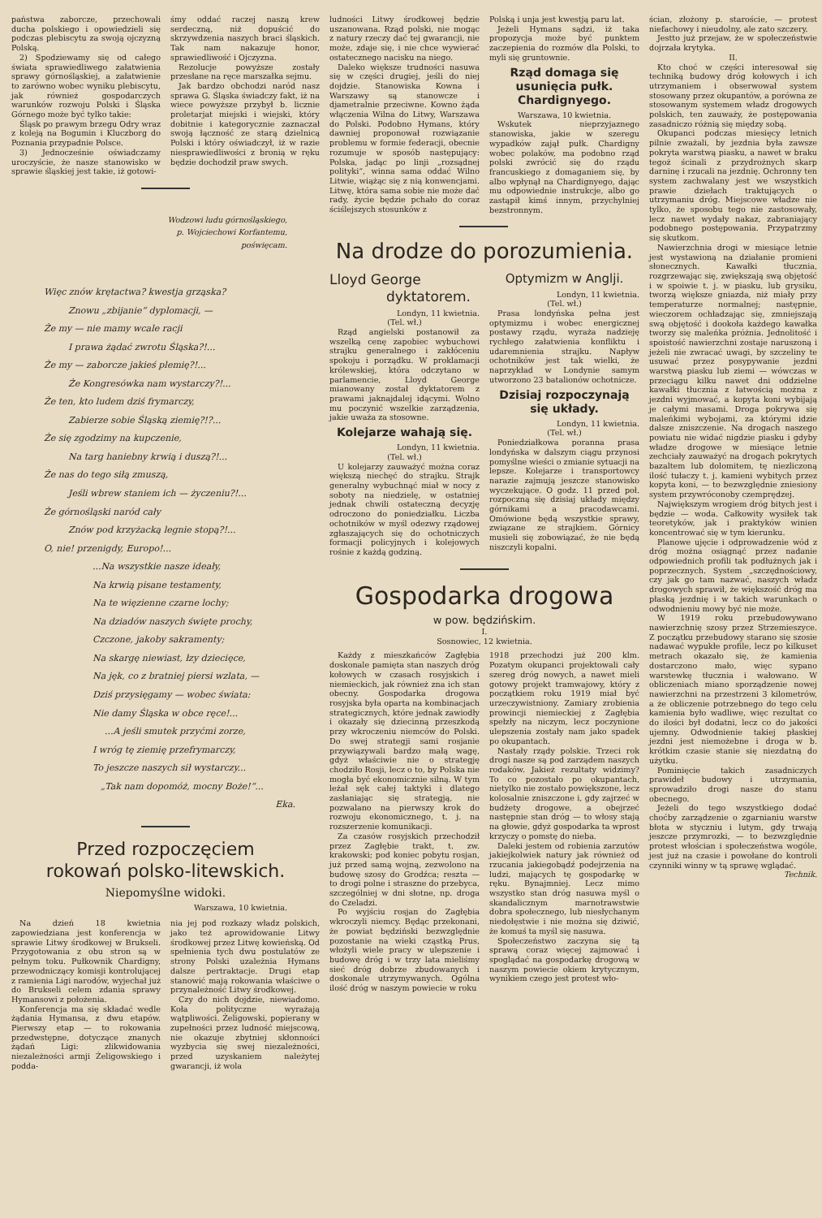państwa zaborcze, przechowali ducha polskiego i opowiedzieli się podczas plebiscytu za swoją ojczyzną Polską.
2) Spodziewamy się od całego świata sprawiedliwego załatwienia sprawy górnośląskiej, a załatwienie to zarówno wobec wyniku plebiscytu, jak również gospodarczych warunków rozwoju Polski i Śląska Górnego może być tylko takie:
Śląsk po prawym brzegu Odry wraz z koleją na Bogumin i Kluczborg do Poznania przypadnie Polsce.
3) Jednocześnie oświadczamy uroczyście, że nasze stanowisko w sprawie śląskiej jest takie, iż gotowi-
śmy oddać raczej naszą krew serdeczną, niż dopuścić do skrzywdzenia naszych braci śląskich. Tak nam nakazuje honor, sprawiedliwość i Ojczyzna.
Rezolucje powyższe zostały przesłane na ręce marszałka sejmu.
Jak bardzo obchodzi naród nasz sprawa G. Śląska świadczy fakt, iż na wiece powyższe przybył b. licznie proletarjat miejski i wiejski, który dobitnie i kategorycznie zaznaczał swoją łączność ze starą dzielnicą Polski i który oświadczył, iż w razie niesprawiedliwości z bronią w ręku będzie dochodził praw swych.
Wodzowi ludu górnośląskiego,
p. Wojciechowi Korfantemu,
poświęcam.
Więc znów krętactwa? kwestja grząska?
Znowu „zbijanie“ dyplomacji, —
Że my — nie mamy wcale racji
I prawa żądać zwrotu Śląska?!...
Że my — zaborcze jakieś plemię?!...
Że Kongresówka nam wystarczy?!...
Że ten, kto ludem dziś frymarczy,
Zabierze sobie Śląską ziemię?!?...
Że się zgodzimy na kupczenie,
Na targ haniebny krwią i duszą?!...
Że nas do tego siłą zmuszą,
Jeśli wbrew staniem ich — życzeniu?!...
Że górnośląski naród cały
Znów pod krzyżacką legnie stopą?!...
O, nie! przenigdy, Europo!...
...Na wszystkie nasze ideały,
Na krwią pisane testamenty,
Na te więzienne czarne lochy;
Na dziadów naszych święte prochy,
Czczone, jakoby sakramenty;
Na skargę niewiast, łzy dziecięce,
Na jęk, co z bratniej piersi wzlata, —
Dziś przysięgamy — wobec świata:
Nie damy Śląska w obce ręce!...
...A jeśli smutek przyćmi zorze,
I wróg tę ziemię przefrymarczy,
To jeszcze naszych sił wystarczy...
„Tak nam dopomóż, mocny Boże!“...
Eka.
Przed rozpoczęciem
rokowań polsko-litewskich.
Niepomyślne widoki.
Warszawa, 10 kwietnia.
Na dzień 18 kwietnia zapowiedziana jest konferencja w sprawie Litwy środkowej w Brukseli. Przygotowania z obu stron są w pełnym toku. Pułkownik Chardigny, przewodniczący komisji kontrolującej z ramienia Ligi narodów, wyjechał już do Brukseli celem zdania sprawy Hymansowi z położenia.
Konferencja ma się składać wedle żądania Hymansa, z dwu etapów. Pierwszy etap — to rokowania przedwstępne, dotyczące znanych żądań Ligi: zlikwidowania niezależności armji Żeligowskiego i podda-
nia jej pod rozkazy władz polskich, jako też aprowidowanie Litwy środkowej przez Litwę kowieńską. Od spełnienia tych dwu postulatów ze strony Polski uzależnia Hymans dalsze pertraktacje. Drugi etap stanowić mają rokowania właściwe o przynależność Litwy środkowej.
Czy do nich dojdzie, niewiadomo. Koła polityczne wyrażają wątpliwości. Żeligowski, popierany w zupełności przez ludność miejscową, nie okazuje zbytniej skłonności wyzbycia się swej niezależności, przed uzyskaniem należytej gwarancji, iż wola
ludności Litwy środkowej będzie uszanowana. Rząd polski, nie mogąc z natury rzeczy dać tej gwarancji, nie może, zdaje się, i nie chce wywierać ostatecznego nacisku na niego.
Daleko większe trudności nasuwa się w części drugiej, jeśli do niej dojdzie. Stanowiska Kowna i Warszawy są stanowcze i djametralnie przeciwne. Kowno żąda włączenia Wilna do Litwy, Warszawa do Polski. Podobno Hymans, który dawniej proponował rozwiązanie problemu w formie federacji, obecnie rozumuje w sposób następujący: Polska, jadąc po linji „rozsądnej polityki“, winna sama oddać Wilno Litwie, wiążąc się z nią konwencjami. Litwę, która sama sobie nie może dać rady, życie będzie pchało do coraz ściślejszych stosunków z
Polską i unja jest kwestją paru lat.
Jeżeli Hymans sądzi, iż taka propozycja może być punktem zaczepienia do rozmów dla Polski, to myli się gruntownie.
Rząd domaga się usunięcia pułk. Chardignyego.
Warszawa, 10 kwietnia.
Wskutek nieprzyjaznego stanowiska, jakie w szeregu wypadków zajął pułk. Chardigny wobec polaków, ma podobno rząd polski zwrócić się do rządu francuskiego z domaganiem się, by albo wpłynął na Chardignyego, dając mu odpowiednie instrukcje, albo go zastąpił kimś innym, przychylniej bezstronnym.
Na drodze do porozumienia.
Lloyd George
dyktatorem.
Londyn, 11 kwietnia.
(Tel. wł.)
Rząd angielski postanowił za wszelką cenę zapobiec wybuchowi strajku generalnego i zakłóceniu spokoju i porządku. W proklamacji królewskiej, która odczytano w parlamencie, Lloyd George mianowany został dyktatorem z prawami jaknajdalej idącymi. Wolno mu poczynić wszelkie zarządzenia, jakie uważa za stosowne.
Kolejarze wahają się.
Londyn, 11 kwietnia.
(Tel. wł.)
U kolejarzy zauważyć można coraz większą niechęć do strajku. Strajk generalny wybuchnąć miał w nocy z soboty na niedzielę, w ostatniej jednak chwili ostateczną decyzję odroczono do poniedziałku. Liczba ochotników w myśl odezwy rządowej zgłaszających się do ochotniczych formacji policyjnych i kolejowych rośnie z każdą godziną.
Optymizm w Anglji.
Londyn, 11 kwietnia.
(Tel. wł.)
Prasa londyńska pełna jest optymizmu i wobec energicznej postawy rządu, wyraża nadzieję rychłego załatwienia konfliktu i udaremnienia strajku. Napływ ochotników jest tak wielki, że naprzykład w Londynie samym utworzono 23 batalionów ochotnicze.
Dzisiaj rozpoczynają się układy.
Londyn, 11 kwietnia.
(Tel. wł.)
Poniedziałkowa poranna prasa londyńska w dalszym ciągu przynosi pomyślne wieści o zmianie sytuacji na lepsze. Kolejarze i transportowcy narazie zajmują jeszcze stanowisko wyczekujące. O godz. 11 przed poł. rozpoczną się dzisiaj układy między górnikami a pracodawcami. Omówione będą wszystkie sprawy, związane ze strajkiem. Górnicy musieli się zobowiązać, że nie będą niszczyli kopalni.
Gospodarka drogowa
w pow. będzińskim.
I.
Sosnowiec, 12 kwietnia.
Każdy z mieszkańców Zagłębia doskonale pamięta stan naszych dróg kołowych w czasach rosyjskich i niemieckich, jak również zna ich stan obecny. Gospodarka drogowa rosyjska była oparta na kombinacjach strategicznych, które jednak zawiodły i okazały się dziecinną przeszkodą przy wkroczeniu niemców do Polski. Do swej strategji sami rosjanie przywiązywali bardzo małą wagę, gdyż właściwie nie o strategję chodziło Rosji, lecz o to, by Polska nie mogła być ekonomicznie silną. W tym leżał sęk całej taktyki i dlatego zasłaniając się strategją, nie pozwalano na pierwszy krok do rozwoju ekonomicznego, t. j. na rozszerzenie komunikacji.
Za czasów rosyjskich przechodził przez Zagłębie trakt, t. zw. krakowski; pod koniec pobytu rosjan, już przed samą wojną, zezwolono na budowę szosy do Grodźca; reszta — to drogi polne i straszne do przebyca, szczególniej w dni słotne, np. droga do Czeladzi.
Po wyjściu rosjan do Zagłębia wkroczyli niemcy. Będąc przekonani, że powiat będziński bezwzględnie pozostanie na wieki cząstką Prus, włożyli wiele pracy w ulepszenie i budowę dróg i w trzy lata mieliśmy sieć dróg dobrze zbudowanych i doskonale utrzymywanych. Ogólna ilość dróg w naszym powiecie w roku
1918 przechodzi już 200 klm. Pozatym okupanci projektowali cały szereg dróg nowych, a nawet mieli gotowy projekt tramwajowy, który z początkiem roku 1919 miał być urzeczywistniony. Zamiary zrobienia prowincji niemieckiej z Zagłębia spełzły na niczym, lecz poczynione ulepszenia zostały nam jako spadek po okupantach.
Nastały rządy polskie. Trzeci rok drogi nasze są pod zarządem naszych rodaków. Jakież rezultaty widzimy? To co pozostało po okupantach, nietylko nie zostało powiększone, lecz kolosalnie zniszczone i, gdy zajrzeć w budżety drogowe, a obejrzeć następnie stan dróg — to włosy stają na głowie, gdyż gospodarka ta wprost krzyczy o pomstę do nieba.
Daleki jestem od robienia zarzutów jakiejkolwiek natury jak również od rzucania jakiegobądź podejrzenia na ludzi, mających tę gospodarkę w ręku. Bynajmniej. Lecz mimo wszystko stan dróg nasuwa myśl o skandalicznym marnotrawstwie dobra społecznego, lub niesłychanym niedołęstwie i nie można się dziwić, że komuś ta myśl się nasuwa.
Społeczeństwo zaczyna się tą sprawą coraz więcej zajmować i spoglądać na gospodarkę drogową w naszym powiecie okiem krytycznym, wynikiem czego jest protest wło-
ścian, złożony p. staroście, — protest niefachowy i nieudolny, ale zato szczery.
Jestto już przejaw, że w społeczeństwie dojrzała krytyka.
II.
Kto choć w części interesował się techniką budowy dróg kołowych i ich utrzymaniem i obserwował system stosowany przez okupantów, a porówna ze stosowanym systemem władz drogowych polskich, ten zauważy, że postępowania zasadniczo różnią się między sobą.
Okupanci podczas miesięcy letnich pilnie zważali, by jezdnia była zawsze pokryta warstwą piasku, a nawet w braku tegoż ścinali z przydrożnych skarp darninę i rzucali na jezdnię. Ochronny ten system zachwalany jest we wszystkich prawie dziełach traktujących o utrzymaniu dróg. Miejscowe władze nie tylko, że sposobu tego nie zastosowały, lecz nawet wydały nakaz, zabraniający podobnego postępowania. Przypatrzmy się skutkom.
Nawierzchnia drogi w miesiące letnie jest wystawioną na działanie promieni słonecznych. Kawałki tłucznia, rozgrzewając się, zwiększają swą objętość i w spoiwie t. j. w piasku, lub grysiku, tworzą większe gniazda, niż miały przy temperaturze normalnej; następnie, wieczorem ochładzając się, zmniejszają swą objętość i dookoła każdego kawałka tworzy się maleńka próżnia. Jednolitość i spoistość nawierzchni zostaje naruszoną i jeżeli nie zwracać uwagi, by szczeliny te usuwać przez posypywanie jezdni warstwą piasku lub ziemi — wówczas w przeciągu kilku nawet dni oddzielne kawałki tłucznia z łatwością można z jezdni wyjmować, a kopyta koni wybijają je całymi masami. Droga pokrywa się maleńkimi wybojami, za którymi idzie dalsze zniszczenie. Na drogach naszego powiatu nie widać nigdzie piasku i gdyby władze drogowe w miesiące letnie zechciały zauważyć na drogach pokrytych bazaltem lub dolomitem, tę niezliczoną ilość tułaczy t. j. kamieni wybitych przez kopyta koni, — to bezwzględnie zniesiony system przywróconoby czemprędzej.
Największym wrogiem dróg bitych jest i będzie — woda. Całkowity wysiłek tak teoretyków, jak i praktyków winien koncentrować się w tym kierunku.
Planowe ujęcie i odprowadzenie wód z dróg można osiągnąć przez nadanie odpowiednich profili tak podłużnych jak i poprzecznych. System „szczędnościowy, czy jak go tam nazwać, naszych władz drogowych sprawił, że większość dróg ma płaską jezdnię i w takich warunkach o odwodnieniu mowy być nie może.
W 1919 roku przebudowywano nawierzchnię szosy przez Strzemieszyce. Z początku przebudowy starano się szosie nadawać wypukłe profile, lecz po kilkuset metrach okazało się, że kamienia dostarczono mało, więc sypano warstewkę tłucznia i wałowano. W obliczeniach miano sporządzenie nowej nawierzchni na przestrzeni 3 kilometrów, a że obliczenie potrzebnego do tego celu kamienia było wadliwe, więc rezultat co do ilości był dodatni, lecz co do jakości ujemny. Odwodnienie takiej płaskiej jezdni jest niemożebne i droga w b. krótkim czasie stanie się niezdatną do użytku.
Pominięcie takich zasadniczych prawideł budowy i utrzymania, sprowadziło drogi nasze do stanu obecnego.
Jeżeli do tego wszystkiego dodać choćby zarządzenie o zgarnianiu warstw błota w styczniu i lutym, gdy trwają jeszcze przymrozki, — to bezwzględnie protest włościan i społeczeństwa wogóle, jest już na czasie i powołane do kontroli czynniki winny w tą sprawę wglądać.
Technik.